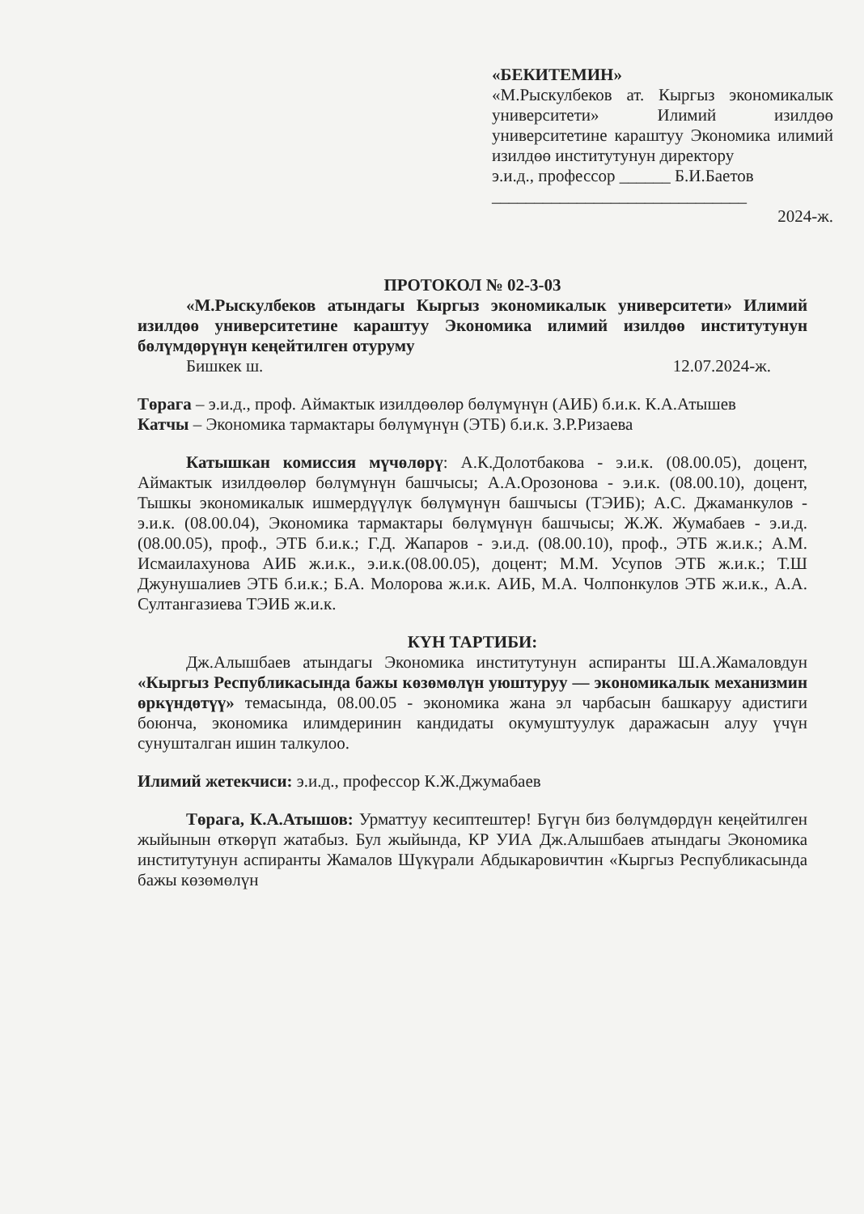«БЕКИТЕМИН»
«М.Рыскулбеков ат. Кыргыз экономикалык университети» Илимий изилдөө университетине караштуу Экономика илимий изилдөө институтунун директору
э.и.д., профессор ______ Б.И.Баетов
______________________________
2024-ж.
ПРОТОКОЛ № 02-3-03
«М.Рыскулбеков атындагы Кыргыз экономикалык университети» Илимий изилдөө университетине караштуу Экономика илимий изилдөө институтунун бөлүмдөрүнүн кеңейтилген отуруму
Бишкек ш. 12.07.2024-ж.
Төрага – э.и.д., проф. Аймактык изилдөөлөр бөлүмүнүн (АИБ) б.и.к. К.А.Атышев
Катчы – Экономика тармактары бөлүмүнүн (ЭТБ) б.и.к. З.Р.Ризаева
Катышкан комиссия мүчөлөрү: А.К.Долотбакова - э.и.к. (08.00.05), доцент, Аймактык изилдөөлөр бөлүмүнүн башчысы; А.А.Орозонова - э.и.к. (08.00.10), доцент, Тышкы экономикалык ишмердүүлүк бөлүмүнүн башчысы (ТЭИБ); А.С. Джаманкулов - э.и.к. (08.00.04), Экономика тармактары бөлүмүнүн башчысы; Ж.Ж. Жумабаев - э.и.д. (08.00.05), проф., ЭТБ б.и.к.; Г.Д. Жапаров - э.и.д. (08.00.10), проф., ЭТБ ж.и.к.; А.М. Исмаилахунова АИБ ж.и.к., э.и.к.(08.00.05), доцент; М.М. Усупов ЭТБ ж.и.к.; Т.Ш Джунушалиев ЭТБ б.и.к.; Б.А. Молорова ж.и.к. АИБ, М.А. Чолпонкулов ЭТБ ж.и.к., А.А. Султангазиева ТЭИБ ж.и.к.
КҮН ТАРТИБИ:
Дж.Алышбаев атындагы Экономика институтунун аспиранты Ш.А.Жамаловдун «Кыргыз Республикасында бажы көзөмөлүн уюштуруу — экономикалык механизмин өркүндөтүү» темасында, 08.00.05 - экономика жана эл чарбасын башкаруу адистиги боюнча, экономика илимдеринин кандидаты окумуштуулук даражасын алуу үчүн сунушталган ишин талкулоо.
Илимий жетекчиси: э.и.д., профессор К.Ж.Джумабаев
Төрага, К.А.Атышов: Урматтуу кесиптештер! Бүгүн биз бөлүмдөрдүн кеңейтилген жыйынын өткөрүп жатабыз. Бул жыйында, КР УИА Дж.Алышбаев атындагы Экономика институтунун аспиранты Жамалов Шүкүрали Абдыкаровичтин «Кыргыз Республикасында бажы көзөмөлүн